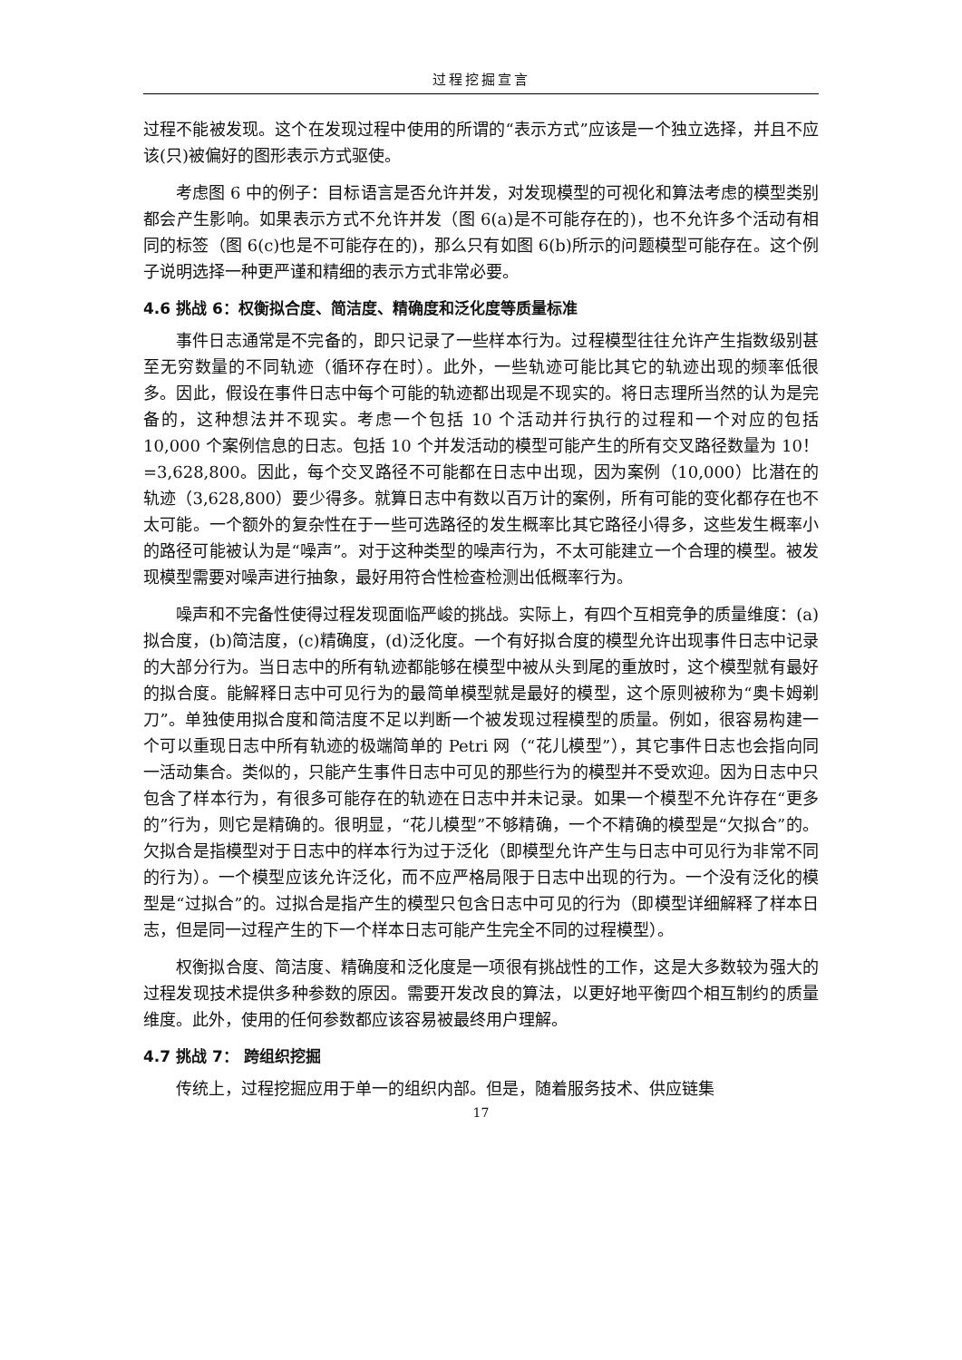过程挖掘宣言
过程不能被发现。这个在发现过程中使用的所谓的“表示方式”应该是一个独立选择，并且不应该(只)被偏好的图形表示方式驱使。
考虑图 6 中的例子：目标语言是否允许并发，对发现模型的可视化和算法考虑的模型类别都会产生影响。如果表示方式不允许并发（图 6(a)是不可能存在的)，也不允许多个活动有相同的标签（图 6(c)也是不可能存在的)，那么只有如图 6(b)所示的问题模型可能存在。这个例子说明选择一种更严谨和精细的表示方式非常必要。
4.6 挑战 6：权衡拟合度、简洁度、精确度和泛化度等质量标准
事件日志通常是不完备的，即只记录了一些样本行为。过程模型往往允许产生指数级别甚至无穷数量的不同轨迹（循环存在时）。此外，一些轨迹可能比其它的轨迹出现的频率低很多。因此，假设在事件日志中每个可能的轨迹都出现是不现实的。将日志理所当然的认为是完备的，这种想法并不现实。考虑一个包括 10 个活动并行执行的过程和一个对应的包括 10,000 个案例信息的日志。包括 10 个并发活动的模型可能产生的所有交叉路径数量为 10！=3,628,800。因此，每个交叉路径不可能都在日志中出现，因为案例（10,000）比潜在的轨迹（3,628,800）要少得多。就算日志中有数以百万计的案例，所有可能的变化都存在也不太可能。一个额外的复杂性在于一些可选路径的发生概率比其它路径小得多，这些发生概率小的路径可能被认为是“噪声”。对于这种类型的噪声行为，不太可能建立一个合理的模型。被发现模型需要对噪声进行抽象，最好用符合性检查检测出低概率行为。
噪声和不完备性使得过程发现面临严峻的挑战。实际上，有四个互相竞争的质量维度：(a)拟合度，(b)简洁度，(c)精确度，(d)泛化度。一个有好拟合度的模型允许出现事件日志中记录的大部分行为。当日志中的所有轨迹都能够在模型中被从头到尾的重放时，这个模型就有最好的拟合度。能解释日志中可见行为的最简单模型就是最好的模型，这个原则被称为“奥卡姆剃刀”。单独使用拟合度和简洁度不足以判断一个被发现过程模型的质量。例如，很容易构建一个可以重现日志中所有轨迹的极端简单的 Petri 网（“花儿模型”），其它事件日志也会指向同一活动集合。类似的，只能产生事件日志中可见的那些行为的模型并不受欢迎。因为日志中只包含了样本行为，有很多可能存在的轨迹在日志中并未记录。如果一个模型不允许存在“更多的”行为，则它是精确的。很明显，“花儿模型”不够精确，一个不精确的模型是“欠拟合”的。欠拟合是指模型对于日志中的样本行为过于泛化（即模型允许产生与日志中可见行为非常不同的行为）。一个模型应该允许泛化，而不应严格局限于日志中出现的行为。一个没有泛化的模型是“过拟合”的。过拟合是指产生的模型只包含日志中可见的行为（即模型详细解释了样本日志，但是同一过程产生的下一个样本日志可能产生完全不同的过程模型）。
权衡拟合度、简洁度、精确度和泛化度是一项很有挑战性的工作，这是大多数较为强大的过程发现技术提供多种参数的原因。需要开发改良的算法，以更好地平衡四个相互制约的质量维度。此外，使用的任何参数都应该容易被最终用户理解。
4.7 挑战 7： 跨组织挖掘
传统上，过程挖掘应用于单一的组织内部。但是，随着服务技术、供应链集
17